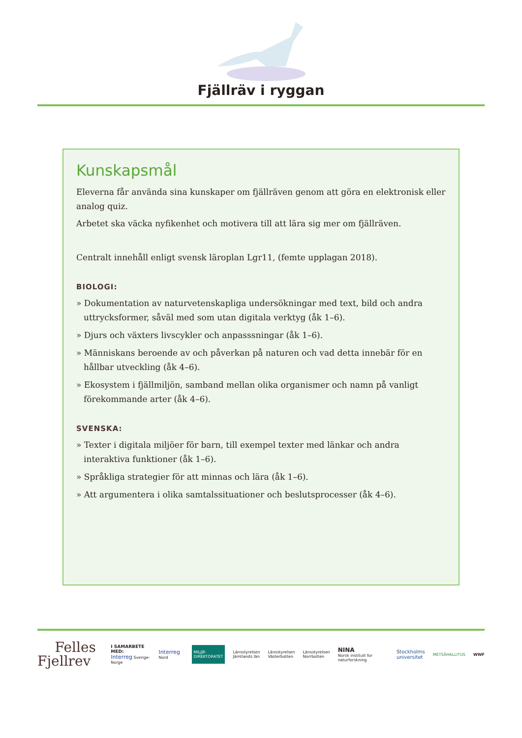Fjällräv i ryggan
Kunskapsmål
Eleverna får använda sina kunskaper om fjällräven genom att göra en elektronisk eller analog quiz.
Arbetet ska väcka nyfikenhet och motivera till att lära sig mer om fjällräven.
Centralt innehåll enligt svensk läroplan Lgr11, (femte upplagan 2018).
BIOLOGI:
» Dokumentation av naturvetenskapliga undersökningar med text, bild och andra uttrycksformer, såväl med som utan digitala verktyg (åk 1–6).
» Djurs och växters livscykler och anpasssningar (åk 1–6).
» Människans beroende av och påverkan på naturen och vad detta innebär för en hållbar utveckling (åk 4–6).
» Ekosystem i fjällmiljön, samband mellan olika organismer och namn på vanligt förekommande arter (åk 4–6).
SVENSKA:
» Texter i digitala miljöer för barn, till exempel texter med länkar och andra interaktiva funktioner (åk 1–6).
» Språkliga strategier för att minnas och lära (åk 1–6).
» Att argumentera i olika samtalssituationer och beslutsprocesser (åk 4–6).
Felles
Fjellrev
I SAMARBETE MED:
Interreg Sverige-Norge
Interreg Nord
MILJØ-
DIREKTORATET
Länsstyrelsen
Jämtlands län
Länsstyrelsen
Västerbotten
Länsstyrelsen
Norrbotten
NINA
Norsk institutt for naturforskning
Stockholms
universitet
METSÄHALLITUS WWF